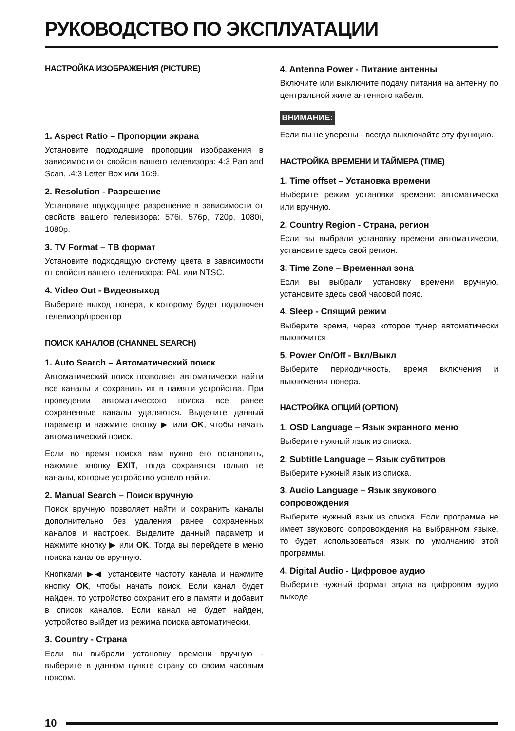РУКОВОДСТВО ПО ЭКСПЛУАТАЦИИ
НАСТРОЙКА ИЗОБРАЖЕНИЯ (PICTURE)
1. Aspect Ratio – Пропорции экрана
Установите подходящие пропорции изображения в зависимости от свойств вашего телевизора: 4:3 Pan and Scan, .4:3 Letter Box или 16:9.
2. Resolution - Разрешение
Установите подходящее разрешение в зависимости от свойств вашего телевизора: 576i, 576p, 720p, 1080i, 1080p.
3. TV Format – ТВ формат
Установите подходящую систему цвета в зависимости от свойств вашего телевизора: PAL или NTSC.
4. Video Out - Видеовыход
Выберите выход тюнера, к которому будет подключен телевизор/проектор
ПОИСК КАНАЛОВ (CHANNEL SEARCH)
1. Auto Search – Автоматический поиск
Автоматический поиск позволяет автоматически найти все каналы и сохранить их в памяти устройства. При проведении автоматического поиска все ранее сохраненные каналы удаляются. Выделите данный параметр и нажмите кнопку ▶ или OK, чтобы начать автоматический поиск.
Если во время поиска вам нужно его остановить, нажмите кнопку EXIT, тогда сохранятся только те каналы, которые устройство успело найти.
2. Manual Search – Поиск вручную
Поиск вручную позволяет найти и сохранить каналы дополнительно без удаления ранее сохраненных каналов и настроек. Выделите данный параметр и нажмите кнопку ▶ или OK. Тогда вы перейдете в меню поиска каналов вручную.
Кнопками ▶◀ установите частоту канала и нажмите кнопку OK, чтобы начать поиск. Если канал будет найден, то устройство сохранит его в памяти и добавит в список каналов. Если канал не будет найден, устройство выйдет из режима поиска автоматически.
3. Country - Страна
Если вы выбрали установку времени вручную - выберите в данном пункте страну со своим часовым поясом.
4. Antenna Power - Питание антенны
Включите или выключите подачу питания на антенну по центральной жиле антенного кабеля.
ВНИМАНИЕ:
Если вы не уверены - всегда выключайте эту функцию.
НАСТРОЙКА ВРЕМЕНИ И ТАЙМЕРА (TIME)
1. Time offset – Установка времени
Выберите режим установки времени: автоматически или вручную.
2. Country Region - Страна, регион
Если вы выбрали установку времени автоматически, установите здесь свой регион.
3. Time Zone – Временная зона
Если вы выбрали установку времени вручную, установите здесь свой часовой пояс.
4. Sleep - Спящий режим
Выберите время, через которое тунер автоматически выключится
5. Power On/Off - Вкл/Выкл
Выберите периодичность, время включения и выключения тюнера.
НАСТРОЙКА ОПЦИЙ (OPTION)
1. OSD Language – Язык экранного меню
Выберите нужный язык из списка.
2. Subtitle Language – Язык субтитров
Выберите нужный язык из списка.
3. Audio Language – Язык звукового сопровождения
Выберите нужный язык из списка. Если программа не имеет звукового сопровождения на выбранном языке, то будет использоваться язык по умолчанию этой программы.
4. Digital Audio - Цифровое аудио
Выберите нужный формат звука на цифровом аудио выходе
10